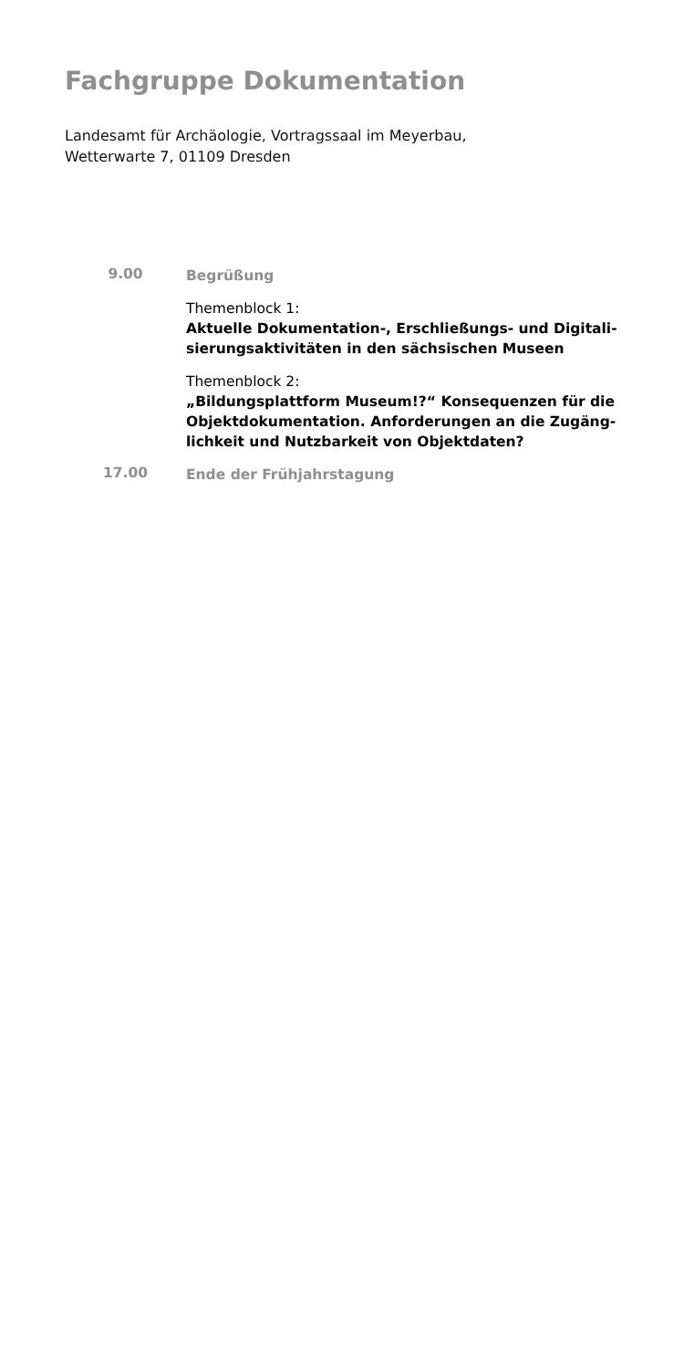Fachgruppe Dokumentation
Landesamt für Archäologie, Vortragssaal im Meyerbau,
Wetterwarte 7, 01109 Dresden
| 9.00 | Begrüßung |
| | Themenblock 1: Aktuelle Dokumentation-, Erschließungs- und Digitali-sierungsaktivitäten in den sächsischen Museen |
| | Themenblock 2: „Bildungsplattform Museum!?“ Konsequenzen für die Objektdokumentation. Anforderungen an die Zugäng-lichkeit und Nutzbarkeit von Objektdaten? |
| 17.00 | Ende der Frühjahrstagung |